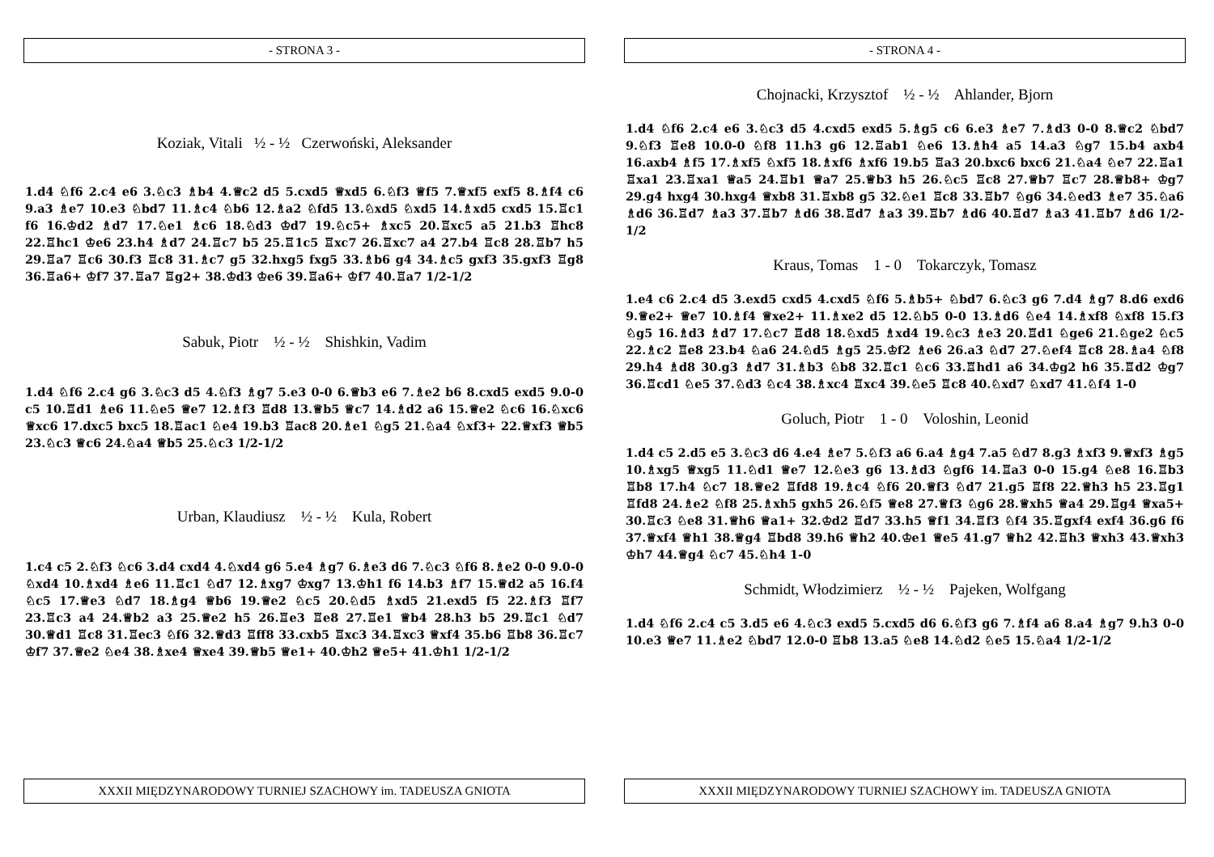- STRONA 3 -
Koziak, Vitali ½ - ½ Czerwoński, Aleksander
1.d4 ♘f6 2.c4 e6 3.♘c3 ♗b4 4.♕c2 d5 5.cxd5 ♕xd5 6.♘f3 ♕f5 7.♕xf5 exf5 8.♗f4 c6 9.a3 ♗e7 10.e3 ♘bd7 11.♗c4 ♘b6 12.♗a2 ♘fd5 13.♘xd5 ♘xd5 14.♗xd5 cxd5 15.♖c1 f6 16.♔d2 ♗d7 17.♘e1 ♗c6 18.♘d3 ♔d7 19.♘c5+ ♗xc5 20.♖xc5 a5 21.b3 ♖hc8 22.♖hc1 ♔e6 23.h4 ♗d7 24.♖c7 b5 25.♖1c5 ♖xc7 26.♖xc7 a4 27.b4 ♖c8 28.♖b7 h5 29.♖a7 ♖c6 30.f3 ♖c8 31.♗c7 g5 32.hxg5 fxg5 33.♗b6 g4 34.♗c5 gxf3 35.gxf3 ♖g8 36.♖a6+ ♔f7 37.♖a7 ♖g2+ 38.♔d3 ♔e6 39.♖a6+ ♔f7 40.♖a7 1/2-1/2
Sabuk, Piotr ½ - ½ Shishkin, Vadim
1.d4 ♘f6 2.c4 g6 3.♘c3 d5 4.♘f3 ♗g7 5.e3 0-0 6.♕b3 e6 7.♗e2 b6 8.cxd5 exd5 9.0-0 c5 10.♖d1 ♗e6 11.♘e5 ♕e7 12.♗f3 ♖d8 13.♕b5 ♕c7 14.♗d2 a6 15.♕e2 ♘c6 16.♘xc6 ♕xc6 17.dxc5 bxc5 18.♖ac1 ♘e4 19.b3 ♖ac8 20.♗e1 ♘g5 21.♘a4 ♘xf3+ 22.♕xf3 ♕b5 23.♘c3 ♕c6 24.♘a4 ♕b5 25.♘c3 1/2-1/2
Urban, Klaudiusz ½ - ½ Kula, Robert
1.c4 c5 2.♘f3 ♘c6 3.d4 cxd4 4.♘xd4 g6 5.e4 ♗g7 6.♗e3 d6 7.♘c3 ♘f6 8.♗e2 0-0 9.0-0 ♘xd4 10.♗xd4 ♗e6 11.♖c1 ♘d7 12.♗xg7 ♔xg7 13.♔h1 f6 14.b3 ♗f7 15.♕d2 a5 16.f4 ♘c5 17.♕e3 ♘d7 18.♗g4 ♕b6 19.♕e2 ♘c5 20.♘d5 ♗xd5 21.exd5 f5 22.♗f3 ♖f7 23.♖c3 a4 24.♕b2 a3 25.♕e2 h5 26.♖e3 ♖e8 27.♖e1 ♕b4 28.h3 b5 29.♖c1 ♘d7 30.♕d1 ♖c8 31.♖ec3 ♘f6 32.♕d3 ♖ff8 33.cxb5 ♖xc3 34.♖xc3 ♕xf4 35.b6 ♖b8 36.♖c7 ♔f7 37.♕e2 ♘e4 38.♗xe4 ♕xe4 39.♕b5 ♕e1+ 40.♔h2 ♕e5+ 41.♔h1 1/2-1/2
XXXII MIĘDZYNARODOWY TURNIEJ SZACHOWY im. TADEUSZA GNIOTA
- STRONA 4 -
Chojnacki, Krzysztof ½ - ½ Ahlander, Bjorn
1.d4 ♘f6 2.c4 e6 3.♘c3 d5 4.cxd5 exd5 5.♗g5 c6 6.e3 ♗e7 7.♗d3 0-0 8.♕c2 ♘bd7 9.♘f3 ♖e8 10.0-0 ♘f8 11.h3 g6 12.♖ab1 ♘e6 13.♗h4 a5 14.a3 ♘g7 15.b4 axb4 16.axb4 ♗f5 17.♗xf5 ♘xf5 18.♗xf6 ♗xf6 19.b5 ♖a3 20.bxc6 bxc6 21.♘a4 ♘e7 22.♖a1 ♖xa1 23.♖xa1 ♕a5 24.♖b1 ♕a7 25.♕b3 h5 26.♘c5 ♖c8 27.♕b7 ♖c7 28.♕b8+ ♔g7 29.g4 hxg4 30.hxg4 ♕xb8 31.♖xb8 g5 32.♘e1 ♖c8 33.♖b7 ♘g6 34.♘ed3 ♗e7 35.♘a6 ♗d6 36.♖d7 ♗a3 37.♖b7 ♗d6 38.♖d7 ♗a3 39.♖b7 ♗d6 40.♖d7 ♗a3 41.♖b7 ♗d6 1/2-1/2
Kraus, Tomas 1 - 0 Tokarczyk, Tomasz
1.e4 c6 2.c4 d5 3.exd5 cxd5 4.cxd5 ♘f6 5.♗b5+ ♘bd7 6.♘c3 g6 7.d4 ♗g7 8.d6 exd6 9.♕e2+ ♕e7 10.♗f4 ♕xe2+ 11.♗xe2 d5 12.♘b5 0-0 13.♗d6 ♘e4 14.♗xf8 ♘xf8 15.f3 ♘g5 16.♗d3 ♗d7 17.♘c7 ♖d8 18.♘xd5 ♗xd4 19.♘c3 ♗e3 20.♖d1 ♘ge6 21.♘ge2 ♘c5 22.♗c2 ♖e8 23.b4 ♘a6 24.♘d5 ♗g5 25.♔f2 ♗e6 26.a3 ♘d7 27.♘ef4 ♖c8 28.♗a4 ♘f8 29.h4 ♗d8 30.g3 ♗d7 31.♗b3 ♘b8 32.♖c1 ♘c6 33.♖hd1 a6 34.♔g2 h6 35.♖d2 ♔g7 36.♖cd1 ♘e5 37.♘d3 ♘c4 38.♗xc4 ♖xc4 39.♘e5 ♖c8 40.♘xd7 ♘xd7 41.♘f4 1-0
Goluch, Piotr 1 - 0 Voloshin, Leonid
1.d4 c5 2.d5 e5 3.♘c3 d6 4.e4 ♗e7 5.♘f3 a6 6.a4 ♗g4 7.a5 ♘d7 8.g3 ♗xf3 9.♕xf3 ♗g5 10.♗xg5 ♕xg5 11.♘d1 ♕e7 12.♘e3 g6 13.♗d3 ♘gf6 14.♖a3 0-0 15.g4 ♘e8 16.♖b3 ♖b8 17.h4 ♘c7 18.♕e2 ♖fd8 19.♗c4 ♘f6 20.♕f3 ♘d7 21.g5 ♖f8 22.♕h3 h5 23.♖g1 ♖fd8 24.♗e2 ♘f8 25.♗xh5 gxh5 26.♘f5 ♕e8 27.♕f3 ♘g6 28.♕xh5 ♕a4 29.♖g4 ♕xa5+ 30.♖c3 ♘e8 31.♕h6 ♕a1+ 32.♔d2 ♖d7 33.h5 ♕f1 34.♖f3 ♘f4 35.♖gxf4 exf4 36.g6 f6 37.♕xf4 ♕h1 38.♕g4 ♖bd8 39.h6 ♕h2 40.♔e1 ♕e5 41.g7 ♕h2 42.♖h3 ♕xh3 43.♕xh3 ♔h7 44.♕g4 ♘c7 45.♘h4 1-0
Schmidt, Włodzimierz ½ - ½ Pajeken, Wolfgang
1.d4 ♘f6 2.c4 c5 3.d5 e6 4.♘c3 exd5 5.cxd5 d6 6.♘f3 g6 7.♗f4 a6 8.a4 ♗g7 9.h3 0-0 10.e3 ♕e7 11.♗e2 ♘bd7 12.0-0 ♖b8 13.a5 ♘e8 14.♘d2 ♘e5 15.♘a4 1/2-1/2
XXXII MIĘDZYNARODOWY TURNIEJ SZACHOWY im. TADEUSZA GNIOTA